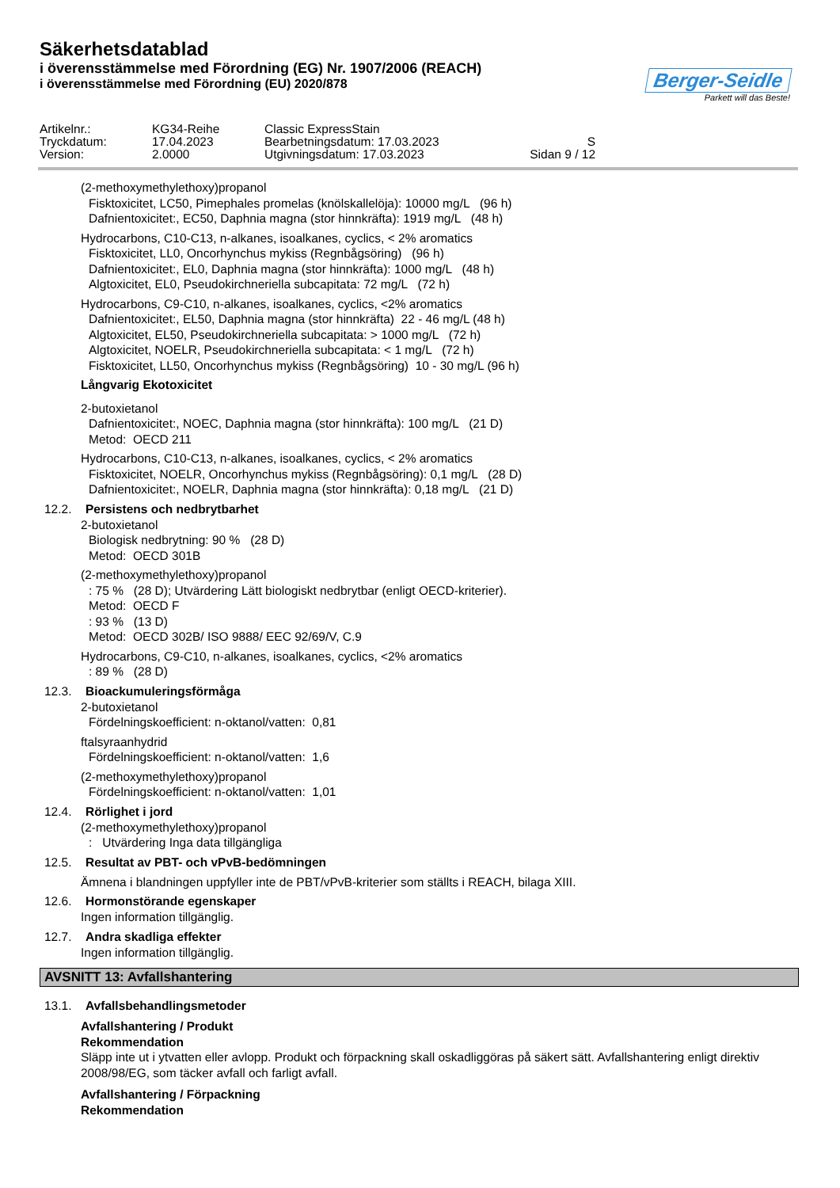Säkerhetsdatablad
i överensstämmelse med Förordning (EG) Nr. 1907/2006 (REACH)
i överensstämmelse med Förordning (EU) 2020/878
Berger-Seidle
Parkett will das Beste!
Artikelnr.:
KG34-Reihe
Classic ExpressStain
Tryckdatum:
17.04.2023
Bearbetningsdatum: 17.03.2023
S
Version:
2.0000
Utgivningsdatum: 17.03.2023
Sidan 9 / 12
(2-methoxymethylethoxy)propanol
Fisktoxicitet, LC50, Pimephales promelas (knölskallelöja): 10000 mg/L (96 h)
Dafnientoxicitet:, EC50, Daphnia magna (stor hinnkräfta): 1919 mg/L (48 h)
Hydrocarbons, C10-C13, n-alkanes, isoalkanes, cyclics, < 2% aromatics
Fisktoxicitet, LL0, Oncorhynchus mykiss (Regnbågsöring) (96 h)
Dafnientoxicitet:, EL0, Daphnia magna (stor hinnkräfta): 1000 mg/L (48 h)
Algtoxicitet, EL0, Pseudokirchneriella subcapitata: 72 mg/L (72 h)
Hydrocarbons, C9-C10, n-alkanes, isoalkanes, cyclics, <2% aromatics
Dafnientoxicitet:, EL50, Daphnia magna (stor hinnkräfta) 22 - 46 mg/L (48 h)
Algtoxicitet, EL50, Pseudokirchneriella subcapitata: > 1000 mg/L (72 h)
Algtoxicitet, NOELR, Pseudokirchneriella subcapitata: < 1 mg/L (72 h)
Fisktoxicitet, LL50, Oncorhynchus mykiss (Regnbågsöring) 10 - 30 mg/L (96 h)
Långvarig Ekotoxicitet
2-butoxietanol
Dafnientoxicitet:, NOEC, Daphnia magna (stor hinnkräfta): 100 mg/L (21 D)
Metod: OECD 211
Hydrocarbons, C10-C13, n-alkanes, isoalkanes, cyclics, < 2% aromatics
Fisktoxicitet, NOELR, Oncorhynchus mykiss (Regnbågsöring): 0,1 mg/L (28 D)
Dafnientoxicitet:, NOELR, Daphnia magna (stor hinnkräfta): 0,18 mg/L (21 D)
12.2. Persistens och nedbrytbarhet
2-butoxietanol
Biologisk nedbrytning: 90 % (28 D)
Metod: OECD 301B
(2-methoxymethylethoxy)propanol
: 75 % (28 D); Utvärdering Lätt biologiskt nedbrytbar (enligt OECD-kriterier).
Metod: OECD F
: 93 % (13 D)
Metod: OECD 302B/ ISO 9888/ EEC 92/69/V, C.9
Hydrocarbons, C9-C10, n-alkanes, isoalkanes, cyclics, <2% aromatics
: 89 % (28 D)
12.3. Bioackumuleringsförmåga
2-butoxietanol
Fördelningskoefficient: n-oktanol/vatten: 0,81
ftalsyraanhydrid
Fördelningskoefficient: n-oktanol/vatten: 1,6
(2-methoxymethylethoxy)propanol
Fördelningskoefficient: n-oktanol/vatten: 1,01
12.4. Rörlighet i jord
(2-methoxymethylethoxy)propanol
: Utvärdering Inga data tillgängliga
12.5. Resultat av PBT- och vPvB-bedömningen
Ämnena i blandningen uppfyller inte de PBT/vPvB-kriterier som ställts i REACH, bilaga XIII.
12.6. Hormonstörande egenskaper
Ingen information tillgänglig.
12.7. Andra skadliga effekter
Ingen information tillgänglig.
AVSNITT 13: Avfallshantering
13.1. Avfallsbehandlingsmetoder
Avfallshantering / Produkt
Rekommendation
Släpp inte ut i ytvatten eller avlopp. Produkt och förpackning skall oskadliggöras på säkert sätt. Avfallshantering enligt direktiv 2008/98/EG, som täcker avfall och farligt avfall.
Avfallshantering / Förpackning
Rekommendation